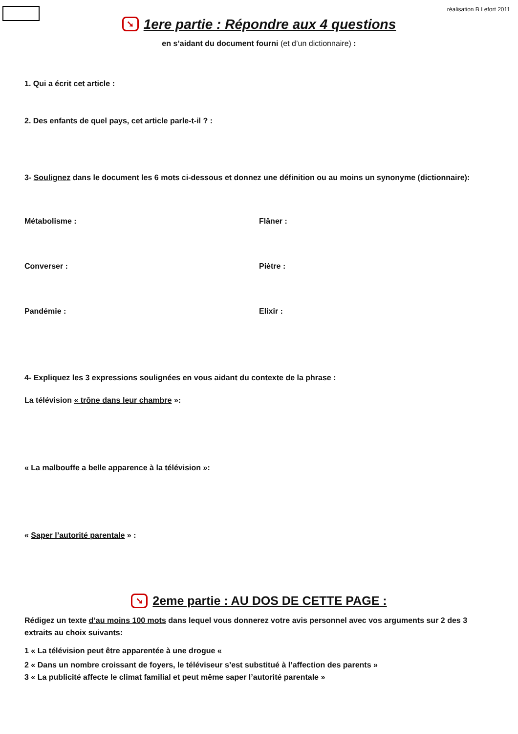réalisation B Lefort 2011
➘ 1ere partie : Répondre aux 4 questions
en s’aidant du document fourni (et d’un dictionnaire) :
1. Qui a écrit cet article :
2. Des enfants de quel pays, cet article parle-t-il ? :
3- Soulignez dans le document les 6 mots ci-dessous et donnez une définition ou au moins un synonyme (dictionnaire):
Métabolisme : Flâner :
Converser : Piètre :
Pandémie : Elixir :
4- Expliquez les 3 expressions soulignées en vous aidant du contexte de la phrase :
La télévision « trône dans leur chambre »:
« La malbouffe a belle apparence à la télévision »:
« Saper l’autorité parentale » :
➘ 2eme partie : AU DOS DE CETTE PAGE :
Rédigez un texte d’au moins 100 mots dans lequel vous donnerez votre avis personnel avec vos arguments sur 2 des 3 extraits au choix suivants:
1 « La télévision peut être apparentée à une drogue «
2 « Dans un nombre croissant de foyers, le téléviseur s’est substitué à l’affection des parents »
3 « La publicité affecte le climat familial et peut même saper l’autorité parentale »